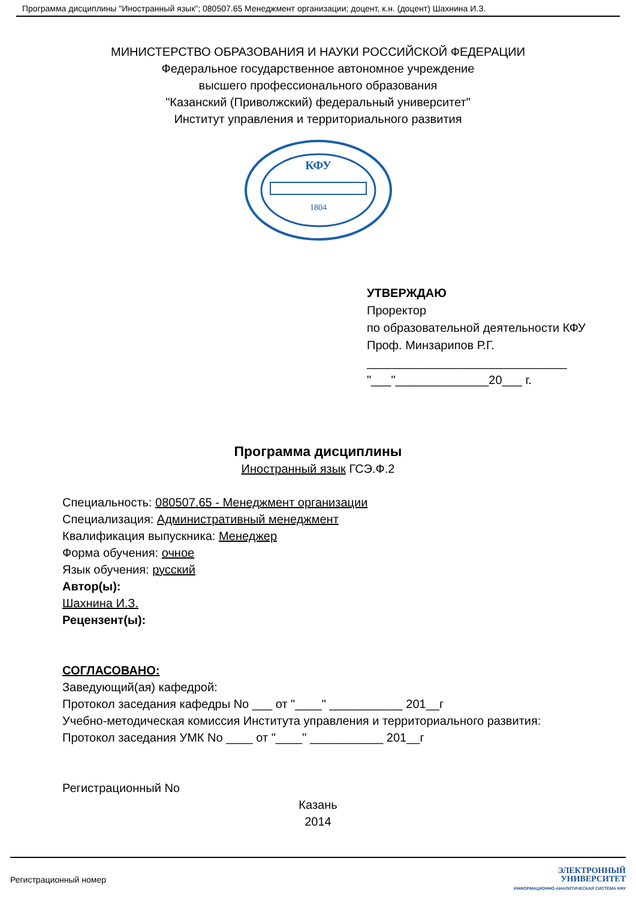Программа дисциплины "Иностранный язык"; 080507.65 Менеджмент организации; доцент, к.н. (доцент) Шахнина И.З.
МИНИСТЕРСТВО ОБРАЗОВАНИЯ И НАУКИ РОССИЙСКОЙ ФЕДЕРАЦИИ
Федеральное государственное автономное учреждение
высшего профессионального образования
"Казанский (Приволжский) федеральный университет"
Институт управления и территориального развития
КФУ
1804
УТВЕРЖДАЮ
Проректор
по образовательной деятельности КФУ
Проф. Минзарипов Р.Г.
______________________________
"___"______________20___ г.
Программа дисциплины
Иностранный язык ГСЭ.Ф.2
Специальность: 080507.65 - Менеджмент организации
Специализация: Административный менеджмент
Квалификация выпускника: Менеджер
Форма обучения: очное
Язык обучения: русский
Автор(ы):
Шахнина И.З.
Рецензент(ы):
СОГЛАСОВАНО:
Заведующий(ая) кафедрой:
Протокол заседания кафедры No ___ от "____" ___________ 201__г
Учебно-методическая комиссия Института управления и территориального развития:
Протокол заседания УМК No ____ от "____" ___________ 201__г
Регистрационный No
Казань
2014
Регистрационный номер
ЭЛЕКТРОННЫЙ
УНИВЕРСИТЕТ
ИНФОРМАЦИОННО-АНАЛИТИЧЕСКАЯ СИСТЕМА КФУ